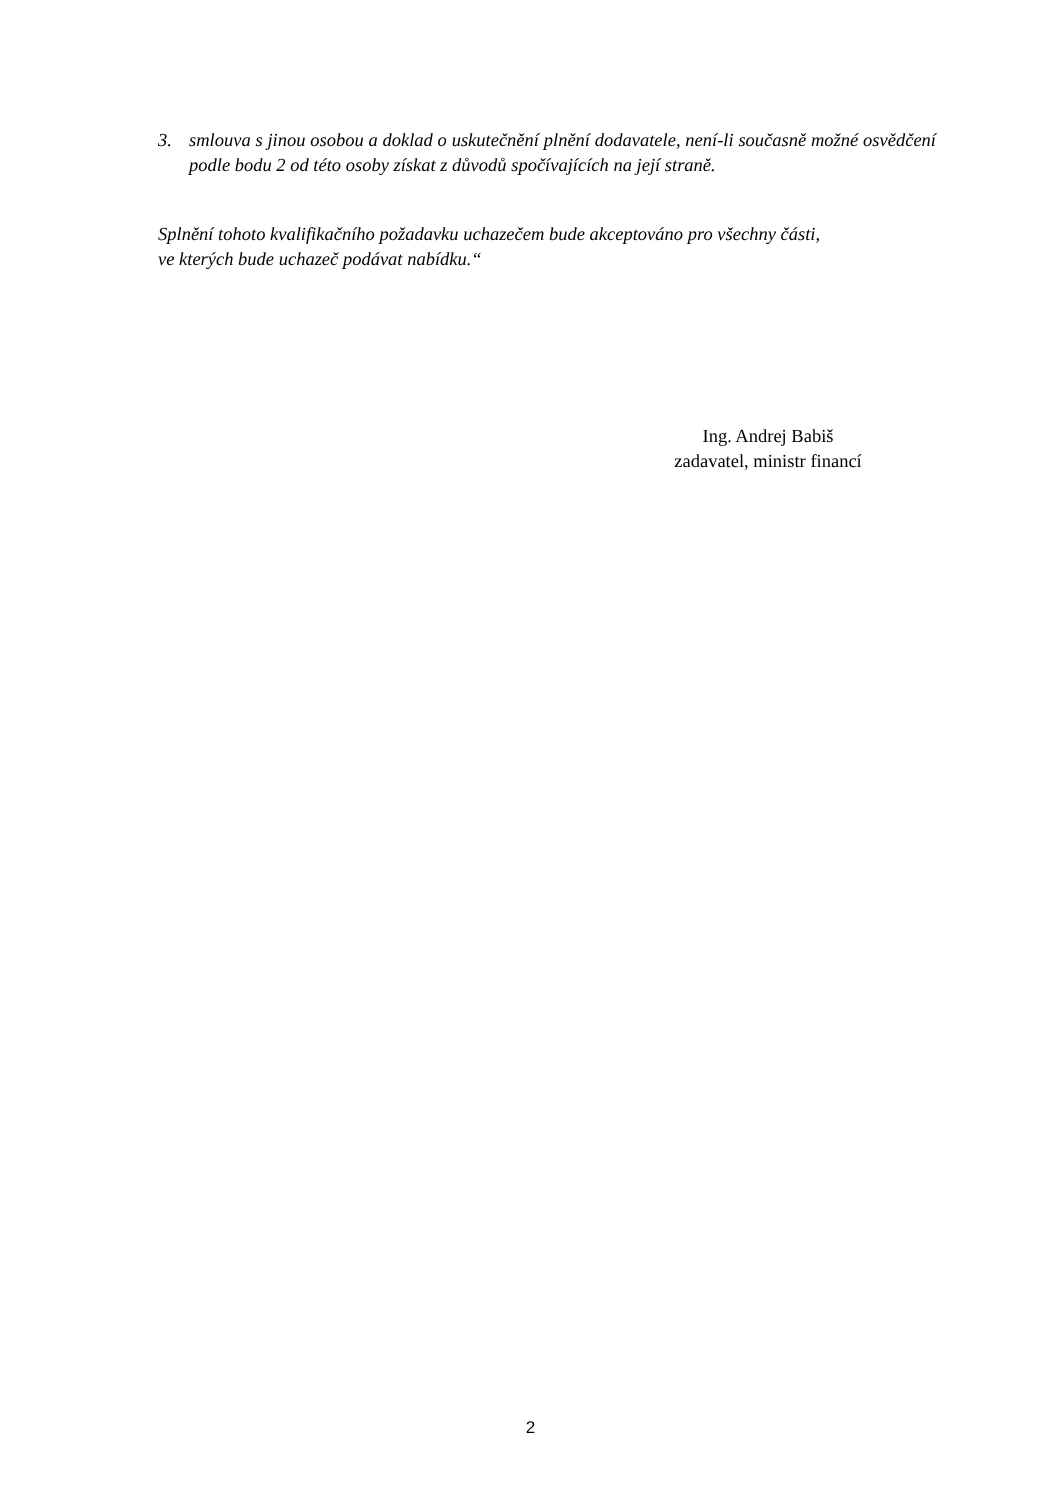3. smlouva s jinou osobou a doklad o uskutečnění plnění dodavatele, není-li současně možné osvědčení podle bodu 2 od této osoby získat z důvodů spočívajících na její straně.
Splnění tohoto kvalifikačního požadavku uchazečem bude akceptováno pro všechny části,
ve kterých bude uchazeč podávat nabídku.“
Ing. Andrej Babiš
zadavatel, ministr financí
2